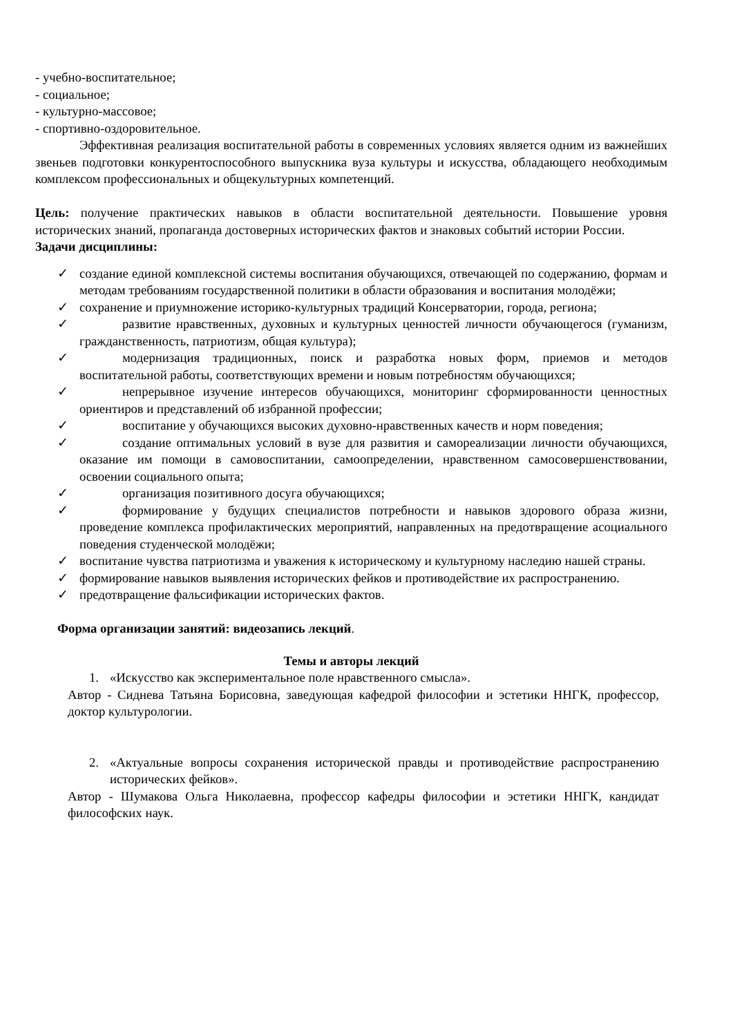- учебно-воспитательное;
- социальное;
- культурно-массовое;
- спортивно-оздоровительное.
Эффективная реализация воспитательной работы в современных условиях является одним из важнейших звеньев подготовки конкурентоспособного выпускника вуза культуры и искусства, обладающего необходимым комплексом профессиональных и общекультурных компетенций.
Цель: получение практических навыков в области воспитательной деятельности. Повышение уровня исторических знаний, пропаганда достоверных исторических фактов и знаковых событий истории России.
Задачи дисциплины:
✓ создание единой комплексной системы воспитания обучающихся, отвечающей по содержанию, формам и методам требованиям государственной политики в области образования и воспитания молодёжи;
✓ сохранение и приумножение историко-культурных традиций Консерватории, города, региона;
✓ развитие нравственных, духовных и культурных ценностей личности обучающегося (гуманизм, гражданственность, патриотизм, общая культура);
✓ модернизация традиционных, поиск и разработка новых форм, приемов и методов воспитательной работы, соответствующих времени и новым потребностям обучающихся;
✓ непрерывное изучение интересов обучающихся, мониторинг сформированности ценностных ориентиров и представлений об избранной профессии;
✓ воспитание у обучающихся высоких духовно-нравственных качеств и норм поведения;
✓ создание оптимальных условий в вузе для развития и самореализации личности обучающихся, оказание им помощи в самовоспитании, самоопределении, нравственном самосовершенствовании, освоении социального опыта;
✓ организация позитивного досуга обучающихся;
✓ формирование у будущих специалистов потребности и навыков здорового образа жизни, проведение комплекса профилактических мероприятий, направленных на предотвращение асоциального поведения студенческой молодёжи;
✓ воспитание чувства патриотизма и уважения к историческому и культурному наследию нашей страны.
✓ формирование навыков выявления исторических фейков и противодействие их распространению.
✓ предотвращение фальсификации исторических фактов.
Форма организации занятий: видеозапись лекций.
Темы и авторы лекций
1. «Искусство как экспериментальное поле нравственного смысла».
Автор - Сиднева Татьяна Борисовна, заведующая кафедрой философии и эстетики ННГК, профессор, доктор культурологии.
2. «Актуальные вопросы сохранения исторической правды и противодействие распространению исторических фейков».
Автор - Шумакова Ольга Николаевна, профессор кафедры философии и эстетики ННГК, кандидат философских наук.